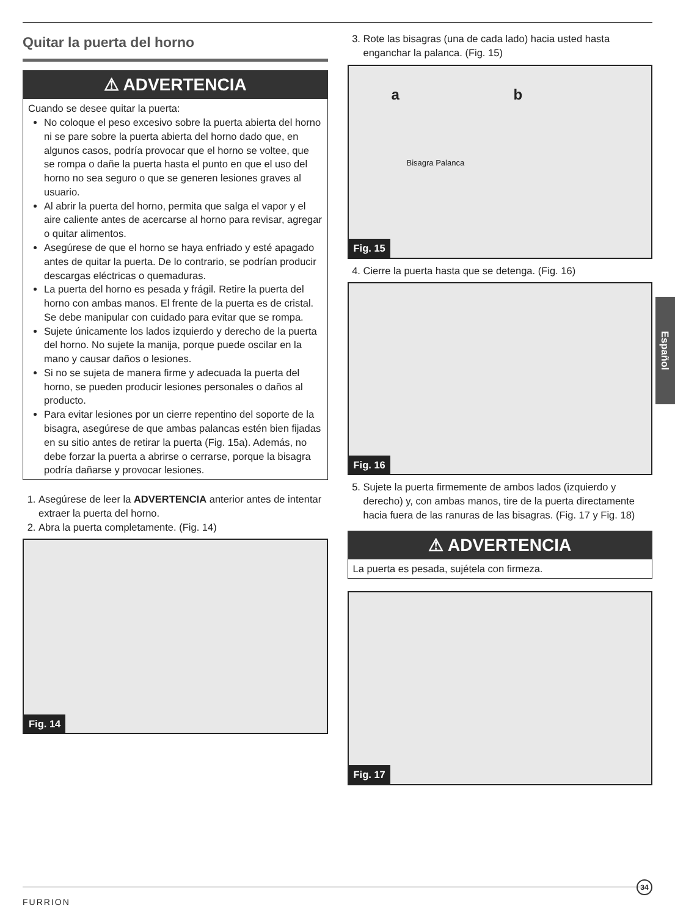Quitar la puerta del horno
⚠ ADVERTENCIA
Cuando se desee quitar la puerta:
No coloque el peso excesivo sobre la puerta abierta del horno ni se pare sobre la puerta abierta del horno dado que, en algunos casos, podría provocar que el horno se voltee, que se rompa o dañe la puerta hasta el punto en que el uso del horno no sea seguro o que se generen lesiones graves al usuario.
Al abrir la puerta del horno, permita que salga el vapor y el aire caliente antes de acercarse al horno para revisar, agregar o quitar alimentos.
Asegúrese de que el horno se haya enfriado y esté apagado antes de quitar la puerta. De lo contrario, se podrían producir descargas eléctricas o quemaduras.
La puerta del horno es pesada y frágil. Retire la puerta del horno con ambas manos. El frente de la puerta es de cristal. Se debe manipular con cuidado para evitar que se rompa.
Sujete únicamente los lados izquierdo y derecho de la puerta del horno. No sujete la manija, porque puede oscilar en la mano y causar daños o lesiones.
Si no se sujeta de manera firme y adecuada la puerta del horno, se pueden producir lesiones personales o daños al producto.
Para evitar lesiones por un cierre repentino del soporte de la bisagra, asegúrese de que ambas palancas estén bien fijadas en su sitio antes de retirar la puerta (Fig. 15a). Además, no debe forzar la puerta a abrirse o cerrarse, porque la bisagra podría dañarse y provocar lesiones.
1. Asegúrese de leer la ADVERTENCIA anterior antes de intentar extraer la puerta del horno.
2. Abra la puerta completamente. (Fig. 14)
Fig. 14
3. Rote las bisagras (una de cada lado) hacia usted hasta enganchar la palanca. (Fig. 15)
Bisagra Palanca
a b
Fig. 15
4. Cierre la puerta hasta que se detenga. (Fig. 16)
Fig. 16
5. Sujete la puerta firmemente de ambos lados (izquierdo y derecho) y, con ambas manos, tire de la puerta directamente hacia fuera de las ranuras de las bisagras. (Fig. 17 y Fig. 18)
⚠ ADVERTENCIA
La puerta es pesada, sujétela con firmeza.
Fig. 17
Español
34
FURRION